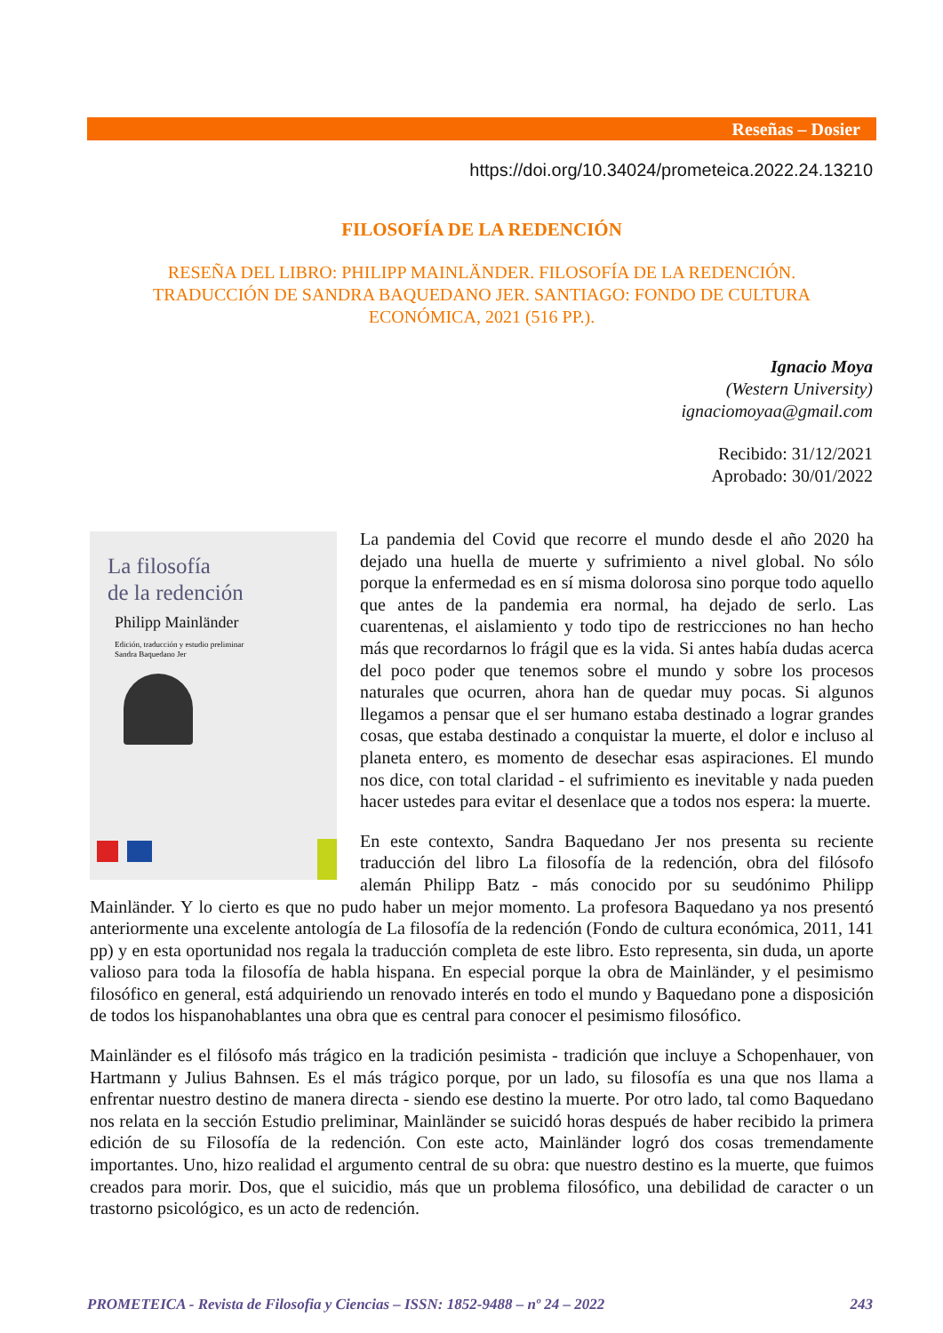Reseñas – Dosier
https://doi.org/10.34024/prometeica.2022.24.13210
FILOSOFÍA DE LA REDENCIÓN
RESEÑA DEL LIBRO: PHILIPP MAINLÄNDER. FILOSOFÍA DE LA REDENCIÓN. TRADUCCIÓN DE SANDRA BAQUEDANO JER. SANTIAGO: FONDO DE CULTURA ECONÓMICA, 2021 (516 PP.).
Ignacio Moya
(Western University)
ignaciomoyaa@gmail.com
Recibido: 31/12/2021
Aprobado: 30/01/2022
La filosofía
de la redención
Philipp Mainländer
Edición, traducción y estudio preliminar
Sandra Baquedano Jer
La pandemia del Covid que recorre el mundo desde el año 2020 ha dejado una huella de muerte y sufrimiento a nivel global. No sólo porque la enfermedad es en sí misma dolorosa sino porque todo aquello que antes de la pandemia era normal, ha dejado de serlo. Las cuarentenas, el aislamiento y todo tipo de restricciones no han hecho más que recordarnos lo frágil que es la vida. Si antes había dudas acerca del poco poder que tenemos sobre el mundo y sobre los procesos naturales que ocurren, ahora han de quedar muy pocas. Si algunos llegamos a pensar que el ser humano estaba destinado a lograr grandes cosas, que estaba destinado a conquistar la muerte, el dolor e incluso al planeta entero, es momento de desechar esas aspiraciones. El mundo nos dice, con total claridad - el sufrimiento es inevitable y nada pueden hacer ustedes para evitar el desenlace que a todos nos espera: la muerte.
En este contexto, Sandra Baquedano Jer nos presenta su reciente traducción del libro La filosofía de la redención, obra del filósofo alemán Philipp Batz - más conocido por su seudónimo Philipp Mainländer. Y lo cierto es que no pudo haber un mejor momento. La profesora Baquedano ya nos presentó anteriormente una excelente antología de La filosofía de la redención (Fondo de cultura económica, 2011, 141 pp) y en esta oportunidad nos regala la traducción completa de este libro. Esto representa, sin duda, un aporte valioso para toda la filosofía de habla hispana. En especial porque la obra de Mainländer, y el pesimismo filosófico en general, está adquiriendo un renovado interés en todo el mundo y Baquedano pone a disposición de todos los hispanohablantes una obra que es central para conocer el pesimismo filosófico.
Mainländer es el filósofo más trágico en la tradición pesimista - tradición que incluye a Schopenhauer, von Hartmann y Julius Bahnsen. Es el más trágico porque, por un lado, su filosofía es una que nos llama a enfrentar nuestro destino de manera directa - siendo ese destino la muerte. Por otro lado, tal como Baquedano nos relata en la sección Estudio preliminar, Mainländer se suicidó horas después de haber recibido la primera edición de su Filosofía de la redención. Con este acto, Mainländer logró dos cosas tremendamente importantes. Uno, hizo realidad el argumento central de su obra: que nuestro destino es la muerte, que fuimos creados para morir. Dos, que el suicidio, más que un problema filosófico, una debilidad de caracter o un trastorno psicológico, es un acto de redención.
PROMETEICA - Revista de Filosofia y Ciencias – ISSN: 1852-9488 – nº 24 – 2022 243